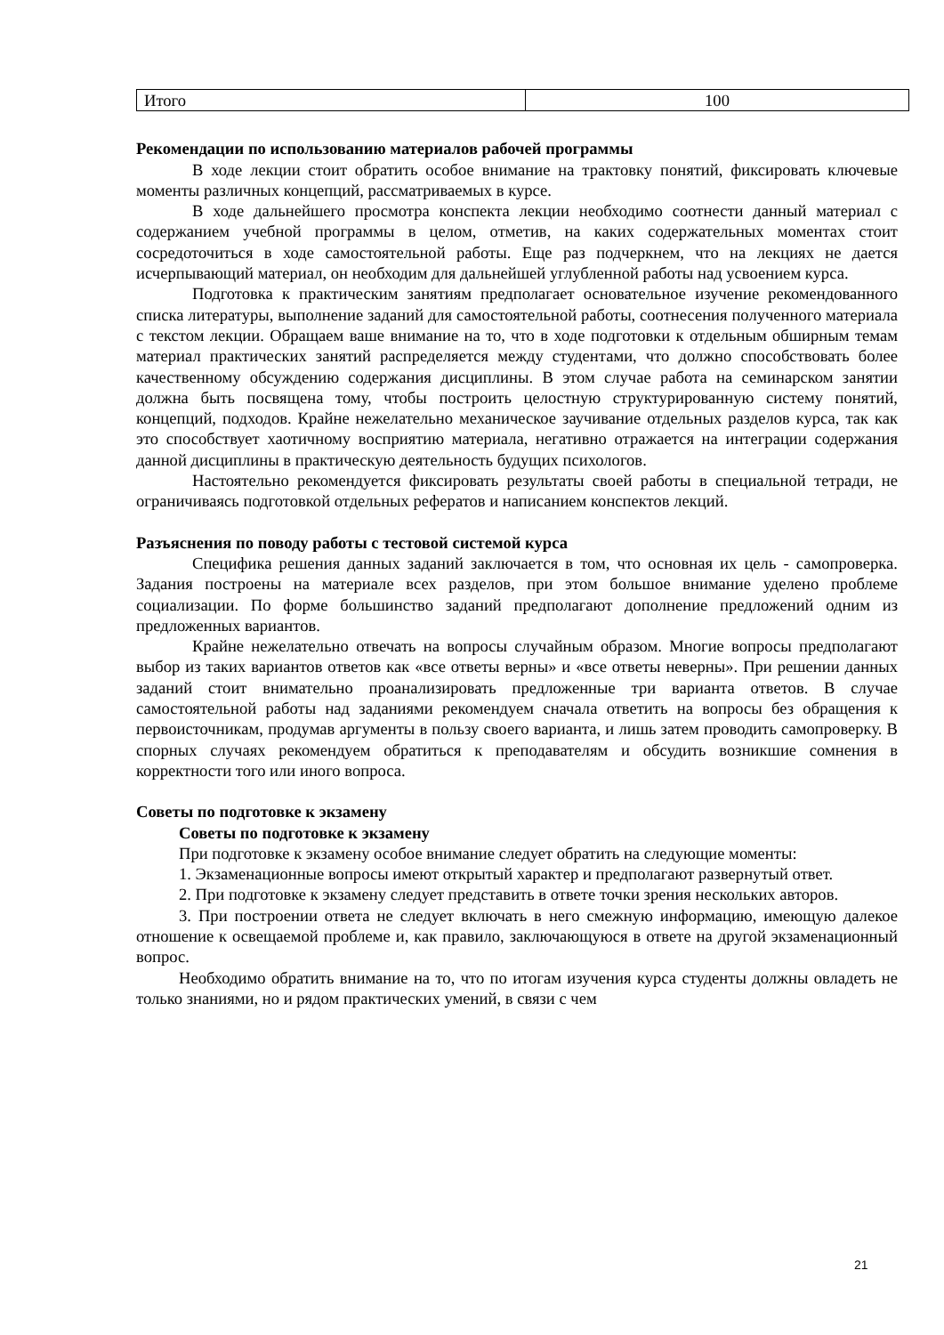| Итого | 100 |
Рекомендации по использованию материалов рабочей программы
В ходе лекции стоит обратить особое внимание на трактовку понятий, фиксировать ключевые моменты различных концепций, рассматриваемых в курсе.
В ходе дальнейшего просмотра конспекта лекции необходимо соотнести данный материал с содержанием учебной программы в целом, отметив, на каких содержательных моментах стоит сосредоточиться в ходе самостоятельной работы. Еще раз подчеркнем, что на лекциях не дается исчерпывающий материал, он необходим для дальнейшей углубленной работы над усвоением курса.
Подготовка к практическим занятиям предполагает основательное изучение рекомендованного списка литературы, выполнение заданий для самостоятельной работы, соотнесения полученного материала с текстом лекции. Обращаем ваше внимание на то, что в ходе подготовки к отдельным обширным темам материал практических занятий распределяется между студентами, что должно способствовать более качественному обсуждению содержания дисциплины. В этом случае работа на семинарском занятии должна быть посвящена тому, чтобы построить целостную структурированную систему понятий, концепций, подходов. Крайне нежелательно механическое заучивание отдельных разделов курса, так как это способствует хаотичному восприятию материала, негативно отражается на интеграции содержания данной дисциплины в практическую деятельность будущих психологов.
Настоятельно рекомендуется фиксировать результаты своей работы в специальной тетради, не ограничиваясь подготовкой отдельных рефератов и написанием конспектов лекций.
Разъяснения по поводу работы с тестовой системой курса
Специфика решения данных заданий заключается в том, что основная их цель - самопроверка. Задания построены на материале всех разделов, при этом большое внимание уделено проблеме социализации. По форме большинство заданий предполагают дополнение предложений одним из предложенных вариантов.
Крайне нежелательно отвечать на вопросы случайным образом. Многие вопросы предполагают выбор из таких вариантов ответов как «все ответы верны» и «все ответы неверны». При решении данных заданий стоит внимательно проанализировать предложенные три варианта ответов. В случае самостоятельной работы над заданиями рекомендуем сначала ответить на вопросы без обращения к первоисточникам, продумав аргументы в пользу своего варианта, и лишь затем проводить самопроверку. В спорных случаях рекомендуем обратиться к преподавателям и обсудить возникшие сомнения в корректности того или иного вопроса.
Советы по подготовке к экзамену
Советы по подготовке к экзамену
При подготовке к экзамену особое внимание следует обратить на следующие моменты:
1. Экзаменационные вопросы имеют открытый характер и предполагают развернутый ответ.
2. При подготовке к экзамену следует представить в ответе точки зрения нескольких авторов.
3. При построении ответа не следует включать в него смежную информацию, имеющую далекое отношение к освещаемой проблеме и, как правило, заключающуюся в ответе на другой экзаменационный вопрос.
Необходимо обратить внимание на то, что по итогам изучения курса студенты должны овладеть не только знаниями, но и рядом практических умений, в связи с чем
21